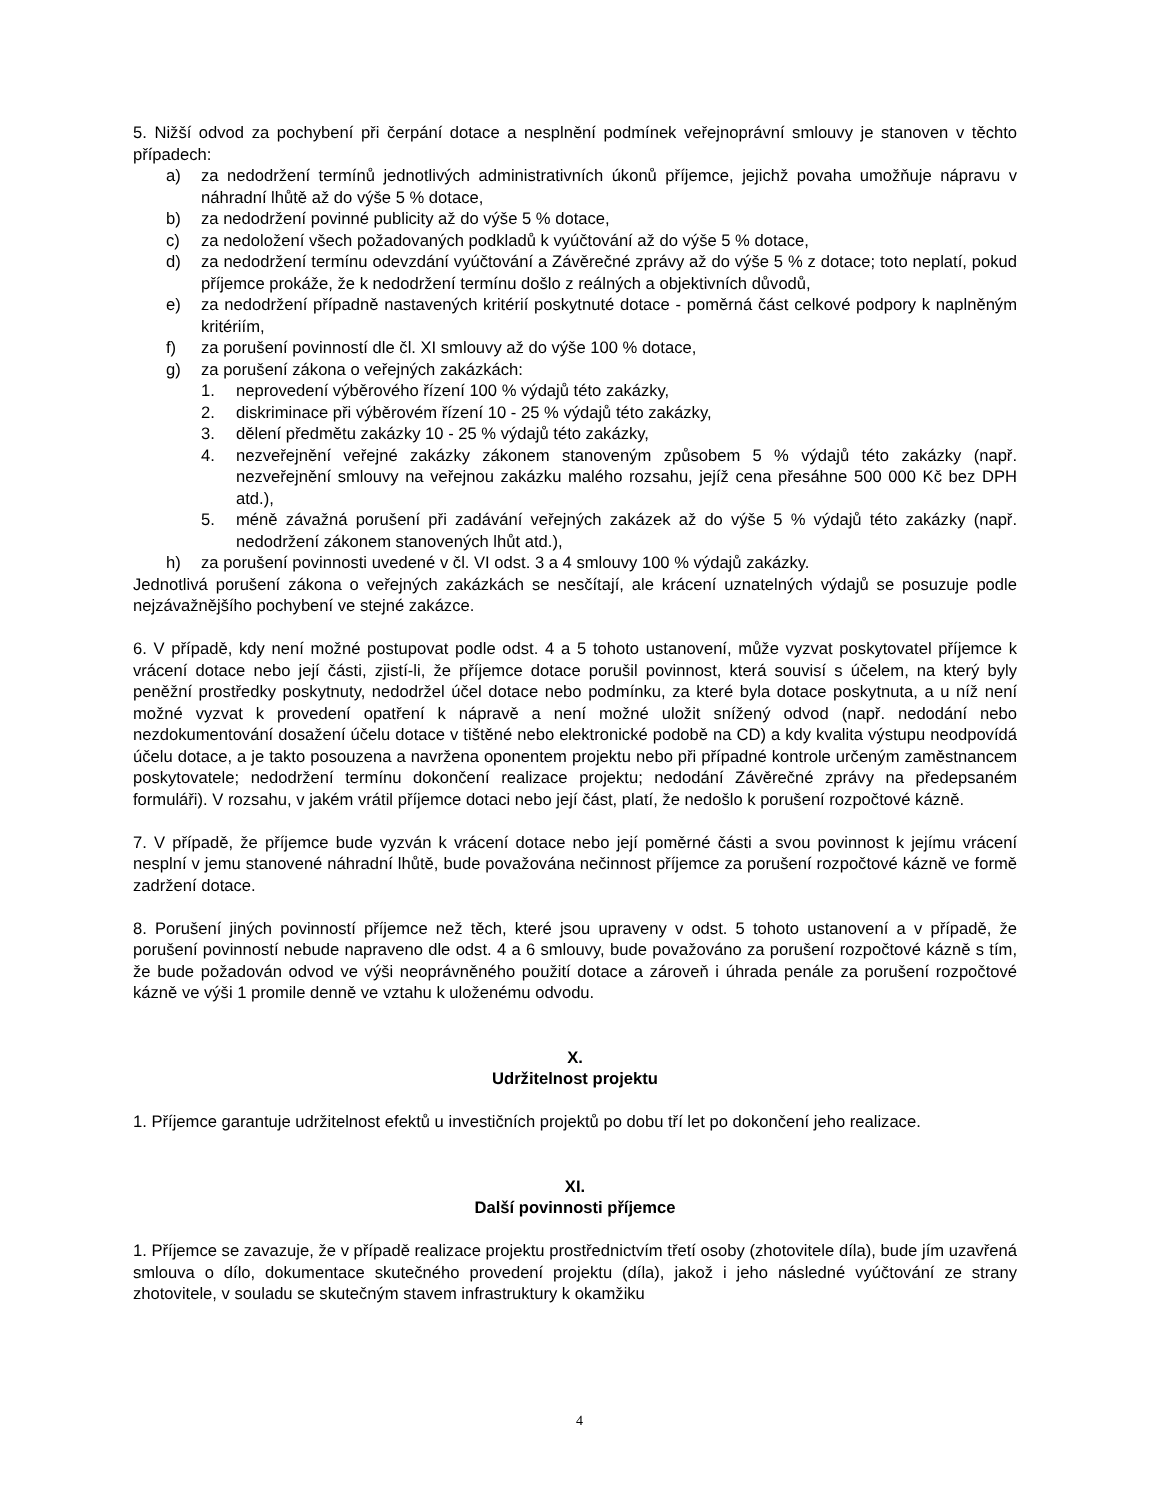5. Nižší odvod za pochybení při čerpání dotace a nesplnění podmínek veřejnoprávní smlouvy je stanoven v těchto případech:
a) za nedodržení termínů jednotlivých administrativních úkonů příjemce, jejichž povaha umožňuje nápravu v náhradní lhůtě až do výše 5 % dotace,
b) za nedodržení povinné publicity až do výše 5 % dotace,
c) za nedoložení všech požadovaných podkladů k vyúčtování až do výše 5 % dotace,
d) za nedodržení termínu odevzdání vyúčtování a Závěrečné zprávy až do výše 5 % z dotace; toto neplatí, pokud příjemce prokáže, že k nedodržení termínu došlo z reálných a objektivních důvodů,
e) za nedodržení případně nastavených kritérií poskytnuté dotace - poměrná část celkové podpory k naplněným kritériím,
f) za porušení povinností dle čl. XI smlouvy až do výše 100 % dotace,
g) za porušení zákona o veřejných zakázkách:
1. neprovedení výběrového řízení 100 % výdajů této zakázky,
2. diskriminace při výběrovém řízení 10 - 25 % výdajů této zakázky,
3. dělení předmětu zakázky 10 - 25 % výdajů této zakázky,
4. nezveřejnění veřejné zakázky zákonem stanoveným způsobem 5 % výdajů této zakázky (např. nezveřejnění smlouvy na veřejnou zakázku malého rozsahu, jejíž cena přesáhne 500 000 Kč bez DPH atd.),
5. méně závažná porušení při zadávání veřejných zakázek až do výše 5 % výdajů této zakázky (např. nedodržení zákonem stanovených lhůt atd.),
h) za porušení povinnosti uvedené v čl. VI odst. 3 a 4 smlouvy 100 % výdajů zakázky.
Jednotlivá porušení zákona o veřejných zakázkách se nesčítají, ale krácení uznatelných výdajů se posuzuje podle nejzávažnějšího pochybení ve stejné zakázce.
6. V případě, kdy není možné postupovat podle odst. 4 a 5 tohoto ustanovení, může vyzvat poskytovatel příjemce k vrácení dotace nebo její části, zjistí-li, že příjemce dotace porušil povinnost, která souvisí s účelem, na který byly peněžní prostředky poskytnuty, nedodržel účel dotace nebo podmínku, za které byla dotace poskytnuta, a u níž není možné vyzvat k provedení opatření k nápravě a není možné uložit snížený odvod (např. nedodání nebo nezdokumentování dosažení účelu dotace v tištěné nebo elektronické podobě na CD) a kdy kvalita výstupu neodpovídá účelu dotace, a je takto posouzena a navržena oponentem projektu nebo při případné kontrole určeným zaměstnancem poskytovatele; nedodržení termínu dokončení realizace projektu; nedodání Závěrečné zprávy na předepsaném formuláři). V rozsahu, v jakém vrátil příjemce dotaci nebo její část, platí, že nedošlo k porušení rozpočtové kázně.
7. V případě, že příjemce bude vyzván k vrácení dotace nebo její poměrné části a svou povinnost k jejímu vrácení nesplní v jemu stanovené náhradní lhůtě, bude považována nečinnost příjemce za porušení rozpočtové kázně ve formě zadržení dotace.
8. Porušení jiných povinností příjemce než těch, které jsou upraveny v odst. 5 tohoto ustanovení a v případě, že porušení povinností nebude napraveno dle odst. 4 a 6 smlouvy, bude považováno za porušení rozpočtové kázně s tím, že bude požadován odvod ve výši neoprávněného použití dotace a zároveň i úhrada penále za porušení rozpočtové kázně ve výši 1 promile denně ve vztahu k uloženému odvodu.
X.
Udržitelnost projektu
1. Příjemce garantuje udržitelnost efektů u investičních projektů po dobu tří let po dokončení jeho realizace.
XI.
Další povinnosti příjemce
1. Příjemce se zavazuje, že v případě realizace projektu prostřednictvím třetí osoby (zhotovitele díla), bude jím uzavřená smlouva o dílo, dokumentace skutečného provedení projektu (díla), jakož i jeho následné vyúčtování ze strany zhotovitele, v souladu se skutečným stavem infrastruktury k okamžiku
4